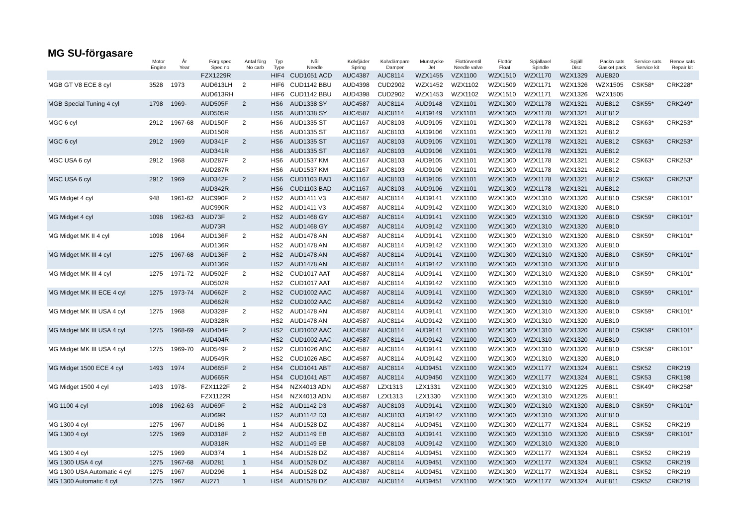MG SU-förgasare
| | Motor Engine | År Year | Förg spec Spec no | Antal förg No carb | Typ Type | Nål Needle | Kolvfjäder Spring | Kolvdämpare Damper | Munstycke Jet | Flottörventil Needle valve | Flottör Float | Spjällaxel Spindle | Spjäll Disc | Packn sats Gasket pack | Service sats Service kit | Renov sats Repair kit |
| --- | --- | --- | --- | --- | --- | --- | --- | --- | --- | --- | --- | --- | --- | --- | --- | --- |
| | | | FZX1229R | | HIF4 | CUD1051 ACD | AUC4387 | AUC8114 | WZX1455 | VZX1100 | WZX1510 | WZX1170 | WZX1329 | AUE820 | | |
| MGB GT V8 ECE 8 cyl | 3528 | 1973 | AUD613LH | 2 | HIF6 | CUD1142 BBU | AUD4398 | CUD2902 | WZX1452 | WZX1102 | WZX1509 | WZX1171 | WZX1326 | WZX1505 | CSK58* | CRK228* |
| | | | AUD613RH | | HIF6 | CUD1142 BBU | AUD4398 | CUD2902 | WZX1453 | WZX1102 | WZX1510 | WZX1171 | WZX1326 | WZX1505 | | |
| MGB Special Tuning 4 cyl | 1798 | 1969- | AUD505F | 2 | HS6 | AUD1338 SY | AUC4587 | AUC8114 | AUD9148 | VZX1101 | WZX1300 | WZX1178 | WZX1321 | AUE812 | CSK55* | CRK249* |
| | | | AUD505R | | HS6 | AUD1338 SY | AUC4587 | AUC8114 | AUD9149 | VZX1101 | WZX1300 | WZX1178 | WZX1321 | AUE812 | | |
| MGC 6 cyl | 2912 | 1967-68 | AUD150F | 2 | HS6 | AUD1335 ST | AUC1167 | AUC8103 | AUD9105 | VZX1101 | WZX1300 | WZX1178 | WZX1321 | AUE812 | CSK63* | CRK253* |
| | | | AUD150R | | HS6 | AUD1335 ST | AUC1167 | AUC8103 | AUD9106 | VZX1101 | WZX1300 | WZX1178 | WZX1321 | AUE812 | | |
| MGC 6 cyl | 2912 | 1969 | AUD341F | 2 | HS6 | AUD1335 ST | AUC1167 | AUC8103 | AUD9105 | VZX1101 | WZX1300 | WZX1178 | WZX1321 | AUE812 | CSK63* | CRK253* |
| | | | AUD341R | | HS6 | AUD1335 ST | AUC1167 | AUC8103 | AUD9106 | VZX1101 | WZX1300 | WZX1178 | WZX1321 | AUE812 | | |
| MGC USA 6 cyl | 2912 | 1968 | AUD287F | 2 | HS6 | AUD1537 KM | AUC1167 | AUC8103 | AUD9105 | VZX1101 | WZX1300 | WZX1178 | WZX1321 | AUE812 | CSK63* | CRK253* |
| | | | AUD287R | | HS6 | AUD1537 KM | AUC1167 | AUC8103 | AUD9106 | VZX1101 | WZX1300 | WZX1178 | WZX1321 | AUE812 | | |
| MGC USA 6 cyl | 2912 | 1969 | AUD342F | 2 | HS6 | CUD1103 BAD | AUC1167 | AUC8103 | AUD9105 | VZX1101 | WZX1300 | WZX1178 | WZX1321 | AUE812 | CSK63* | CRK253* |
| | | | AUD342R | | HS6 | CUD1103 BAD | AUC1167 | AUC8103 | AUD9106 | VZX1101 | WZX1300 | WZX1178 | WZX1321 | AUE812 | | |
| MG Midget 4 cyl | 948 | 1961-62 | AUC990F | 2 | HS2 | AUD1411 V3 | AUC4587 | AUC8114 | AUD9141 | VZX1100 | WZX1300 | WZX1310 | WZX1320 | AUE810 | CSK59* | CRK101* |
| | | | AUC990R | | HS2 | AUD1411 V3 | AUC4587 | AUC8114 | AUD9142 | VZX1100 | WZX1300 | WZX1310 | WZX1320 | AUE810 | | |
| MG Midget 4 cyl | 1098 | 1962-63 | AUD73F | 2 | HS2 | AUD1468 GY | AUC4587 | AUC8114 | AUD9141 | VZX1100 | WZX1300 | WZX1310 | WZX1320 | AUE810 | CSK59* | CRK101* |
| | | | AUD73R | | HS2 | AUD1468 GY | AUC4587 | AUC8114 | AUD9142 | VZX1100 | WZX1300 | WZX1310 | WZX1320 | AUE810 | | |
| MG Midget MK II 4 cyl | 1098 | 1964 | AUD136F | 2 | HS2 | AUD1478 AN | AUC4587 | AUC8114 | AUD9141 | VZX1100 | WZX1300 | WZX1310 | WZX1320 | AUE810 | CSK59* | CRK101* |
| | | | AUD136R | | HS2 | AUD1478 AN | AUC4587 | AUC8114 | AUD9142 | VZX1100 | WZX1300 | WZX1310 | WZX1320 | AUE810 | | |
| MG Midget MK III 4 cyl | 1275 | 1967-68 | AUD136F | 2 | HS2 | AUD1478 AN | AUC4587 | AUC8114 | AUD9141 | VZX1100 | WZX1300 | WZX1310 | WZX1320 | AUE810 | CSK59* | CRK101* |
| | | | AUD136R | | HS2 | AUD1478 AN | AUC4587 | AUC8114 | AUD9142 | VZX1100 | WZX1300 | WZX1310 | WZX1320 | AUE810 | | |
| MG Midget MK III 4 cyl | 1275 | 1971-72 | AUD502F | 2 | HS2 | CUD1017 AAT | AUC4587 | AUC8114 | AUD9141 | VZX1100 | WZX1300 | WZX1310 | WZX1320 | AUE810 | CSK59* | CRK101* |
| | | | AUD502R | | HS2 | CUD1017 AAT | AUC4587 | AUC8114 | AUD9142 | VZX1100 | WZX1300 | WZX1310 | WZX1320 | AUE810 | | |
| MG Midget MK III ECE 4 cyl | 1275 | 1973-74 | AUD662F | 2 | HS2 | CUD1002 AAC | AUC4587 | AUC8114 | AUD9141 | VZX1100 | WZX1300 | WZX1310 | WZX1320 | AUE810 | CSK59* | CRK101* |
| | | | AUD662R | | HS2 | CUD1002 AAC | AUC4587 | AUC8114 | AUD9142 | VZX1100 | WZX1300 | WZX1310 | WZX1320 | AUE810 | | |
| MG Midget MK III USA 4 cyl | 1275 | 1968 | AUD328F | 2 | HS2 | AUD1478 AN | AUC4587 | AUC8114 | AUD9141 | VZX1100 | WZX1300 | WZX1310 | WZX1320 | AUE810 | CSK59* | CRK101* |
| | | | AUD328R | | HS2 | AUD1478 AN | AUC4587 | AUC8114 | AUD9142 | VZX1100 | WZX1300 | WZX1310 | WZX1320 | AUE810 | | |
| MG Midget MK III USA 4 cyl | 1275 | 1968-69 | AUD404F | 2 | HS2 | CUD1002 AAC | AUC4587 | AUC8114 | AUD9141 | VZX1100 | WZX1300 | WZX1310 | WZX1320 | AUE810 | CSK59* | CRK101* |
| | | | AUD404R | | HS2 | CUD1002 AAC | AUC4587 | AUC8114 | AUD9142 | VZX1100 | WZX1300 | WZX1310 | WZX1320 | AUE810 | | |
| MG Midget MK III USA 4 cyl | 1275 | 1969-70 | AUD549F | 2 | HS2 | CUD1026 ABC | AUC4587 | AUC8114 | AUD9141 | VZX1100 | WZX1300 | WZX1310 | WZX1320 | AUE810 | CSK59* | CRK101* |
| | | | AUD549R | | HS2 | CUD1026 ABC | AUC4587 | AUC8114 | AUD9142 | VZX1100 | WZX1300 | WZX1310 | WZX1320 | AUE810 | | |
| MG Midget 1500 ECE 4 cyl | 1493 | 1974 | AUD665F | 2 | HS4 | CUD1041 ABT | AUC4587 | AUC8114 | AUD9451 | VZX1100 | WZX1300 | WZX1177 | WZX1324 | AUE811 | CSK52 | CRK219 |
| | | | AUD665R | | HS4 | CUD1041 ABT | AUC4587 | AUC8114 | AUD9450 | VZX1100 | WZX1300 | WZX1177 | WZX1324 | AUE811 | CSK53 | CRK198 |
| MG Midget 1500 4 cyl | 1493 | 1978- | FZX1122F | 2 | HS4 | NZX4013 ADN | AUC4587 | LZX1313 | LZX1331 | VZX1100 | WZX1300 | WZX1310 | WZX1225 | AUE811 | CSK49* | CRK258* |
| | | | FZX1122R | | HS4 | NZX4013 ADN | AUC4587 | LZX1313 | LZX1330 | VZX1100 | WZX1300 | WZX1310 | WZX1225 | AUE811 | | |
| MG 1100 4 cyl | 1098 | 1962-63 | AUD69F | 2 | HS2 | AUD1142 D3 | AUC4587 | AUC8103 | AUD9141 | VZX1100 | WZX1300 | WZX1310 | WZX1320 | AUE810 | CSK59* | CRK101* |
| | | | AUD69R | | HS2 | AUD1142 D3 | AUC4587 | AUC8103 | AUD9142 | VZX1100 | WZX1300 | WZX1310 | WZX1320 | AUE810 | | |
| MG 1300 4 cyl | 1275 | 1967 | AUD186 | 1 | HS4 | AUD1528 DZ | AUC4387 | AUC8114 | AUD9451 | VZX1100 | WZX1300 | WZX1177 | WZX1324 | AUE811 | CSK52 | CRK219 |
| MG 1300 4 cyl | 1275 | 1969 | AUD318F | 2 | HS2 | AUD1149 EB | AUC4587 | AUC8103 | AUD9141 | VZX1100 | WZX1300 | WZX1310 | WZX1320 | AUE810 | CSK59* | CRK101* |
| | | | AUD318R | | HS2 | AUD1149 EB | AUC4587 | AUC8103 | AUD9142 | VZX1100 | WZX1300 | WZX1310 | WZX1320 | AUE810 | | |
| MG 1300 4 cyl | 1275 | 1969 | AUD374 | 1 | HS4 | AUD1528 DZ | AUC4387 | AUC8114 | AUD9451 | VZX1100 | WZX1300 | WZX1177 | WZX1324 | AUE811 | CSK52 | CRK219 |
| MG 1300 USA 4 cyl | 1275 | 1967-68 | AUD281 | 1 | HS4 | AUD1528 DZ | AUC4387 | AUC8114 | AUD9451 | VZX1100 | WZX1300 | WZX1177 | WZX1324 | AUE811 | CSK52 | CRK219 |
| MG 1300 USA Automatic 4 cyl | 1275 | 1967 | AUD296 | 1 | HS4 | AUD1528 DZ | AUC4387 | AUC8114 | AUD9451 | VZX1100 | WZX1300 | WZX1177 | WZX1324 | AUE811 | CSK52 | CRK219 |
| MG 1300 Automatic 4 cyl | 1275 | 1967 | AU271 | 1 | HS4 | AUD1528 DZ | AUC4387 | AUC8114 | AUD9451 | VZX1100 | WZX1300 | WZX1177 | WZX1324 | AUE811 | CSK52 | CRK219 |